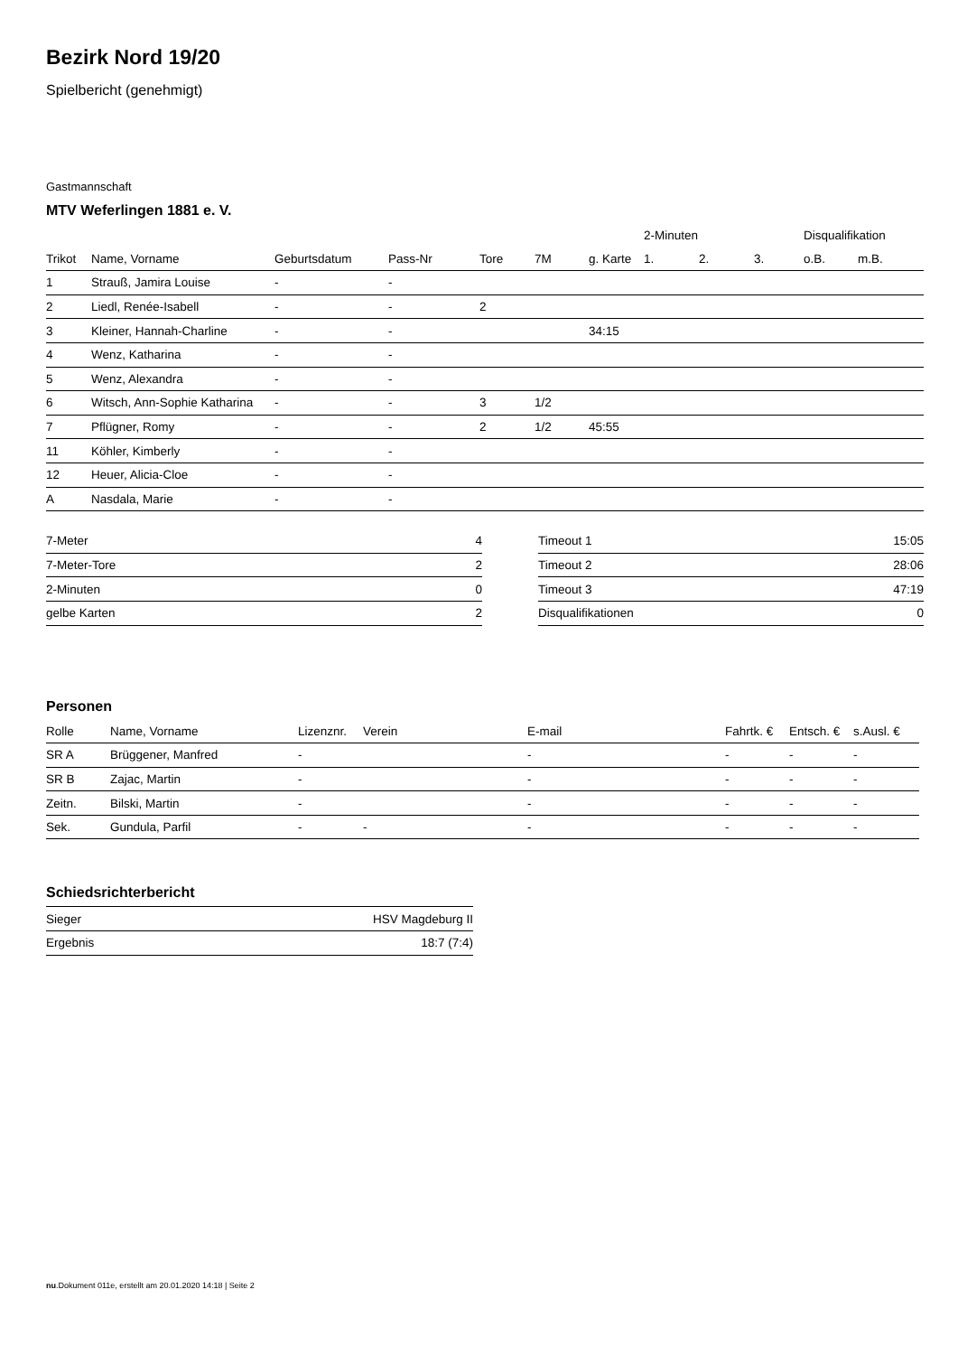Bezirk Nord 19/20
Spielbericht (genehmigt)
Gastmannschaft
MTV Weferlingen 1881 e. V.
| | | | | | | | 2-Minuten | | | Disqualifikation | |
| Trikot | Name, Vorname | Geburtsdatum | Pass-Nr | Tore | 7M | g. Karte | 1. | 2. | 3. | o.B. | m.B. |
| 1 | Strauß, Jamira Louise | - | - | | | | | | | | |
| 2 | Liedl, Renée-Isabell | - | - | 2 | | | | | | | |
| 3 | Kleiner, Hannah-Charline | - | - | | | 34:15 | | | | | |
| 4 | Wenz, Katharina | - | - | | | | | | | | |
| 5 | Wenz, Alexandra | - | - | | | | | | | | |
| 6 | Witsch, Ann-Sophie Katharina | - | - | 3 | 1/2 | | | | | | |
| 7 | Pflügner, Romy | - | - | 2 | 1/2 | 45:55 | | | | | |
| 11 | Köhler, Kimberly | - | - | | | | | | | | |
| 12 | Heuer, Alicia-Cloe | - | - | | | | | | | | |
| A | Nasdala, Marie | - | - | | | | | | | | |
| 7-Meter | 4 |
| 7-Meter-Tore | 2 |
| 2-Minuten | 0 |
| gelbe Karten | 2 |
| Timeout 1 | 15:05 |
| Timeout 2 | 28:06 |
| Timeout 3 | 47:19 |
| Disqualifikationen | 0 |
Personen
| Rolle | Name, Vorname | Lizenznr. | Verein | E-mail | Fahrtk. € | Entsch. € | s.Ausl. € |
| --- | --- | --- | --- | --- | --- | --- | --- |
| SR A | Brüggener, Manfred | - | | - | - | - | - |
| SR B | Zajac, Martin | - | | - | - | - | - |
| Zeitn. | Bilski, Martin | - | | - | - | - | - |
| Sek. | Gundula, Parfil | - | - | - | - | - | - |
Schiedsrichterbericht
| Sieger | HSV Magdeburg II |
| Ergebnis | 18:7 (7:4) |
nu.Dokument 011e, erstellt am 20.01.2020 14:18 | Seite 2